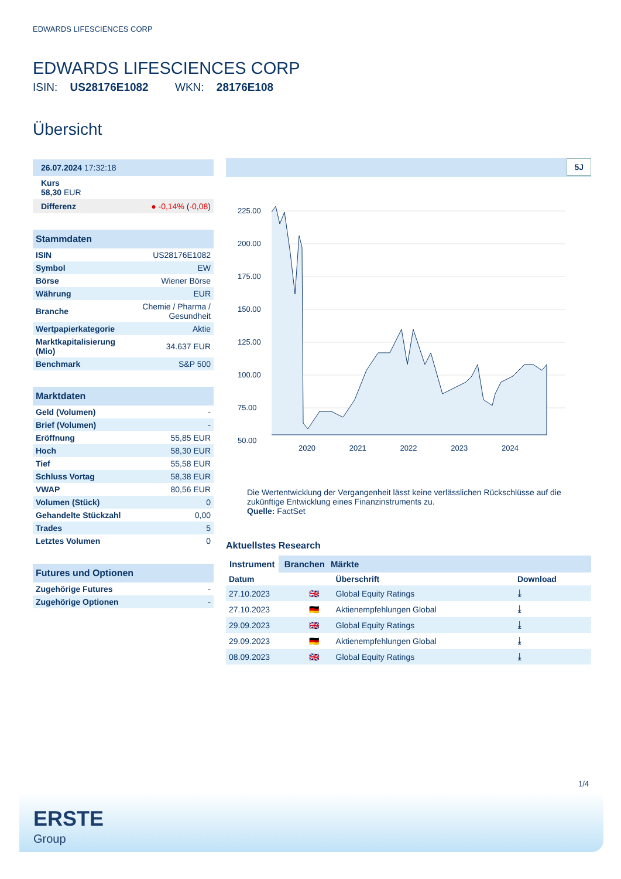EDWARDS LIFESCIENCES CORP
EDWARDS LIFESCIENCES CORP
ISIN: US28176E1082 WKN: 28176E108
Übersicht
| 26.07.2024 17:32:18 |
| Kurs 58,30 EUR |
| Differenz | ● -0,14% ( -0,08 ) |
| Stammdaten | |
| ISIN | US28176E1082 |
| Symbol | EW |
| Börse | Wiener Börse |
| Währung | EUR |
| Branche | Chemie / Pharma / Gesundheit |
| Wertpapierkategorie | Aktie |
| Marktkapitalisierung (Mio) | 34.637 EUR |
| Benchmark | S&P 500 |
| Marktdaten | |
| Geld (Volumen) | - |
| Brief (Volumen) | - |
| Eröffnung | 55,85 EUR |
| Hoch | 58,30 EUR |
| Tief | 55,58 EUR |
| Schluss Vortag | 58,38 EUR |
| VWAP | 80,56 EUR |
| Volumen (Stück) | 0 |
| Gehandelte Stückzahl | 0,00 |
| Trades | 5 |
| Letztes Volumen | 0 |
| Futures und Optionen | |
| Zugehörige Futures | - |
| Zugehörige Optionen | - |
5J
225.00
200.00
175.00
150.00
125.00
100.00
75.00
50.00
2020 2021 2022 2023 2024
Die Wertentwicklung der Vergangenheit lässt keine verlässlichen Rückschlüsse auf die zukünftige Entwicklung eines Finanzinstruments zu.
Quelle: FactSet
Aktuellstes Research
Instrument Branchen Märkte
| Datum | | Überschrift | Download |
| --- | --- | --- | --- |
| 27.10.2023 | 🇬🇧 | Global Equity Ratings | ⤓ |
| 27.10.2023 | 🇩🇪 | Aktienempfehlungen Global | ⤓ |
| 29.09.2023 | 🇬🇧 | Global Equity Ratings | ⤓ |
| 29.09.2023 | 🇩🇪 | Aktienempfehlungen Global | ⤓ |
| 08.09.2023 | 🇬🇧 | Global Equity Ratings | ⤓ |
1/4
ERSTE
Group